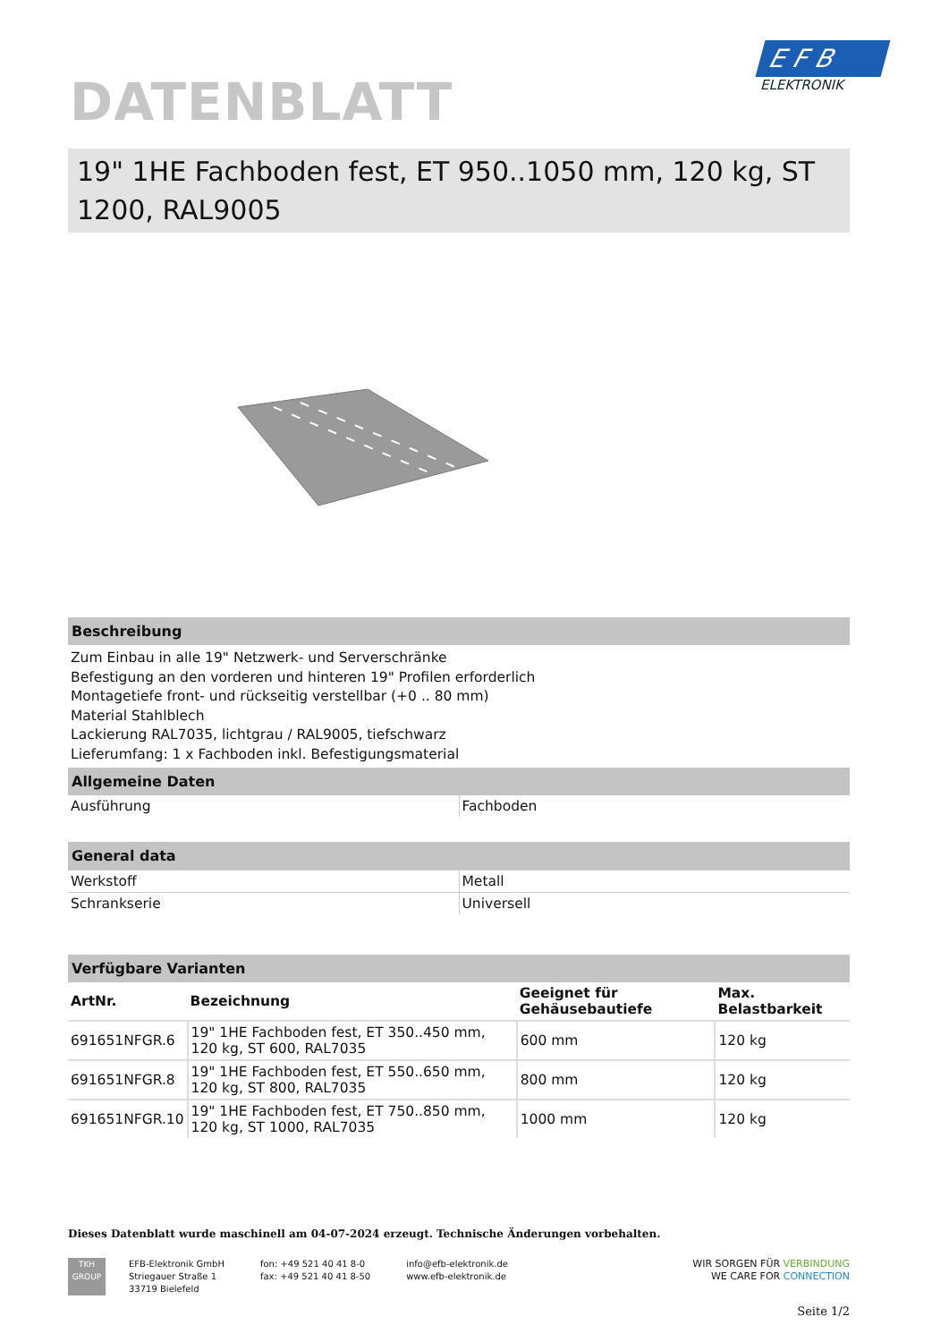DATENBLATT
19" 1HE Fachboden fest, ET 950..1050 mm, 120 kg, ST 1200, RAL9005
Beschreibung
Zum Einbau in alle 19" Netzwerk- und Serverschränke
Befestigung an den vorderen und hinteren 19" Profilen erforderlich
Montagetiefe front- und rückseitig verstellbar (+0 .. 80 mm)
Material Stahlblech
Lackierung RAL7035, lichtgrau / RAL9005, tiefschwarz
Lieferumfang: 1 x Fachboden inkl. Befestigungsmaterial
Allgemeine Daten
| Ausführung | Fachboden |
General data
| Werkstoff | Metall |
| Schrankserie | Universell |
Verfügbare Varianten
| ArtNr. | Bezeichnung | Geeignet für Gehäusebautiefe | Max. Belastbarkeit |
| --- | --- | --- | --- |
| 691651NFGR.6 | 19" 1HE Fachboden fest, ET 350..450 mm, 120 kg, ST 600, RAL7035 | 600 mm | 120 kg |
| 691651NFGR.8 | 19" 1HE Fachboden fest, ET 550..650 mm, 120 kg, ST 800, RAL7035 | 800 mm | 120 kg |
| 691651NFGR.10 | 19" 1HE Fachboden fest, ET 750..850 mm, 120 kg, ST 1000, RAL7035 | 1000 mm | 120 kg |
Dieses Datenblatt wurde maschinell am 04-07-2024 erzeugt. Technische Änderungen vorbehalten.
TKH
GROUP
EFB-Elektronik GmbH
Striegauer Straße 1
33719 Bielefeld
fon: +49 521 40 41 8-0
fax: +49 521 40 41 8-50
info@efb-elektronik.de
www.efb-elektronik.de
WIR SORGEN FÜR VERBINDUNG
WE CARE FOR CONNECTION
Seite 1/2
E F B
ELEKTRONIK